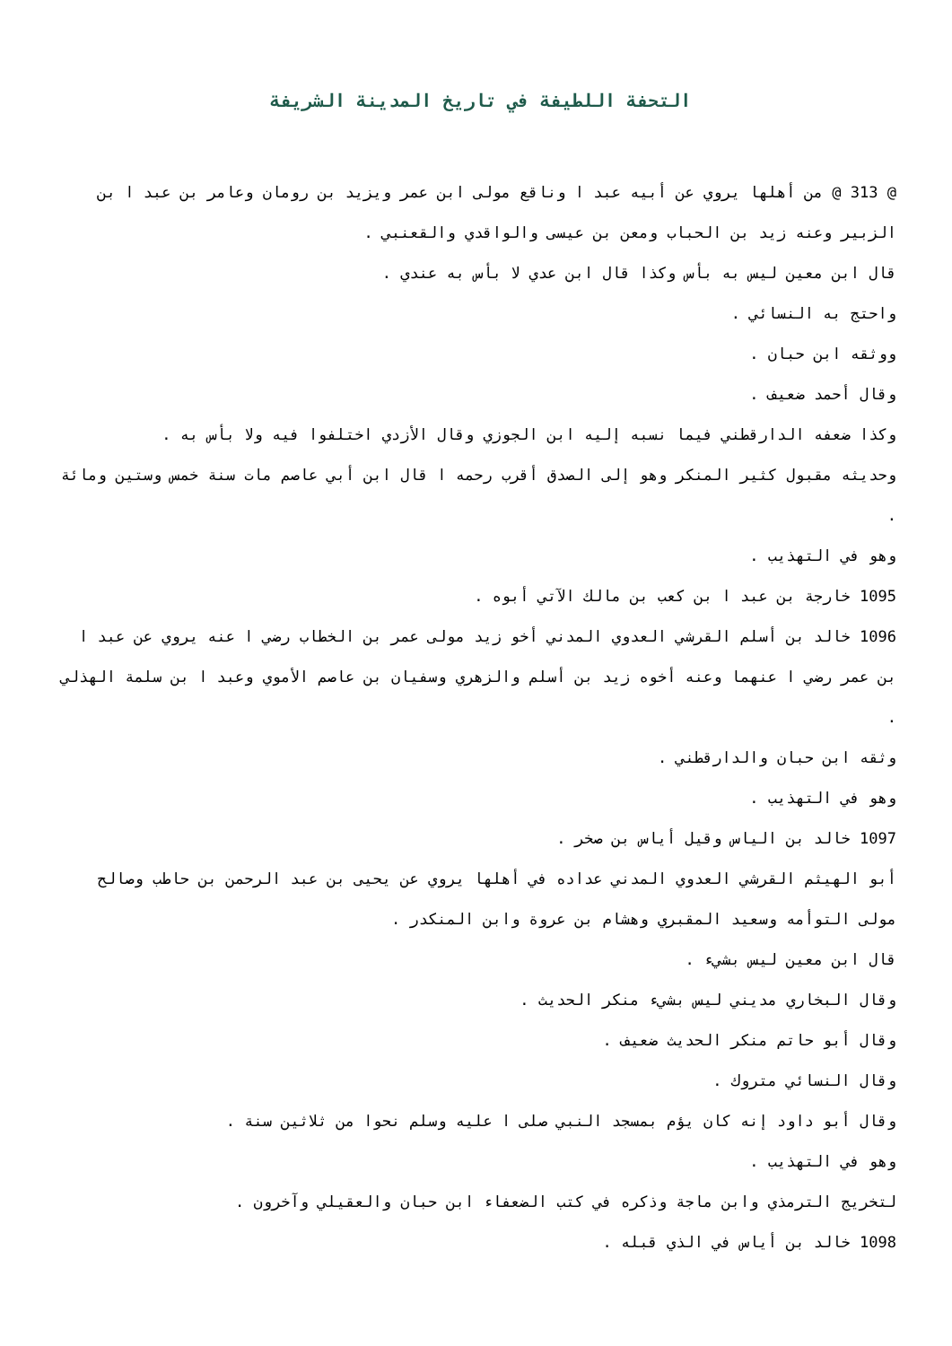التحفة اللطيفة في تاريخ المدينة الشريفة
@ 313 @ من أهلها يروي عن أبيه عبد ا وناقع مولى ابن عمر ويزيد بن رومان وعامر بن عبد ا بن الزبير وعنه زيد بن الحباب ومعن بن عيسى والواقدي والقعنبي .
قال ابن معين ليس به بأس وكذا قال ابن عدي لا بأس به عندي .
واحتج به النسائي .
ووثقه ابن حبان .
وقال أحمد ضعيف .
وكذا ضعفه الدارقطني فيما نسبه إليه ابن الجوزي وقال الأزدي اختلفوا فيه ولا بأس به .
وحديثه مقبول كثير المنكر وهو إلى الصدق أقرب رحمه ا قال ابن أبي عاصم مات سنة خمس وستين ومائة .
وهو في التهذيب .
1095 خارجة بن عبد ا بن كعب بن مالك الآتي أبوه .
1096 خالد بن أسلم القرشي العدوي المدني أخو زيد مولى عمر بن الخطاب رضي ا عنه يروي عن عبد ا بن عمر رضي ا عنهما وعنه أخوه زيد بن أسلم والزهري وسفيان بن عاصم الأموي وعبد ا بن سلمة الهذلي .
وثقه ابن حبان والدارقطني .
وهو في التهذيب .
1097 خالد بن الياس وقيل أياس بن صخر .
أبو الهيثم القرشي العدوي المدني عداده في أهلها يروي عن يحيى بن عبد الرحمن بن حاطب وصالح مولى التوأمه وسعيد المقبري وهشام بن عروة وابن المنكدر .
قال ابن معين ليس بشيء .
وقال البخاري مديني ليس بشيء منكر الحديث .
وقال أبو حاتم منكر الحديث ضعيف .
وقال النسائي متروك .
وقال أبو داود إنه كان يؤم بمسجد النبي صلى ا عليه وسلم نحوا من ثلاثين سنة .
وهو في التهذيب .
لتخريج الترمذي وابن ماجة وذكره في كتب الضعفاء ابن حبان والعقيلي وآخرون .
1098 خالد بن أياس في الذي قبله .